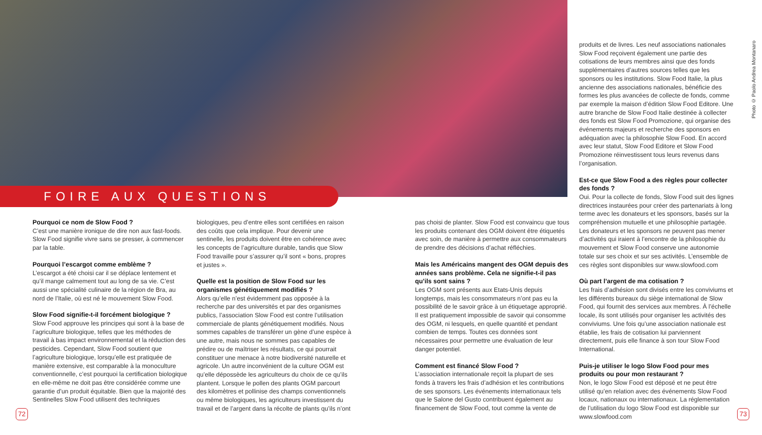FOIRE AUX QUESTIONS
Photo © Paolo Andrea Montanaro
Pourquoi ce nom de Slow Food ?
C’est une manière ironique de dire non aux fast-foods. Slow Food signifie vivre sans se presser, à commencer par la table.
Pourquoi l’escargot comme emblème ?
L’escargot a été choisi car il se déplace lentement et qu’il mange calmement tout au long de sa vie. C’est aussi une spécialité culinaire de la région de Bra, au nord de l’Italie, où est né le mouvement Slow Food.
Slow Food signifie-t-il forcément biologique ?
Slow Food approuve les principes qui sont à la base de l’agriculture biologique, telles que les méthodes de travail à bas impact environnemental et la réduction des pesticides. Cependant, Slow Food soutient que l’agriculture biologique, lorsqu’elle est pratiquée de manière extensive, est comparable à la monoculture conventionnelle, c’est pourquoi la certification biologique en elle-même ne doit pas être considérée comme une garantie d’un produit équitable. Bien que la majorité des Sentinelles Slow Food utilisent des techniques
biologiques, peu d’entre elles sont certifiées en raison des coûts que cela implique. Pour devenir une sentinelle, les produits doivent être en cohérence avec les concepts de l’agriculture durable, tandis que Slow Food travaille pour s’assurer qu’il sont « bons, propres et justes ».
Quelle est la position de Slow Food sur les organismes génétiquement modifiés ?
Alors qu’elle n’est évidemment pas opposée à la recherche par des universités et par des organismes publics, l’association Slow Food est contre l’utilisation commerciale de plants génétiquement modifiés. Nous sommes capables de transférer un gène d’une espèce à une autre, mais nous ne sommes pas capables de prédire ou de maîtriser les résultats, ce qui pourrait constituer une menace à notre biodiversité naturelle et agricole. Un autre inconvénient de la culture OGM est qu’elle dépossède les agriculteurs du choix de ce qu’ils plantent. Lorsque le pollen des plants OGM parcourt des kilomètres et pollinise des champs conventionnels ou même biologiques, les agriculteurs investissent du travail et de l’argent dans la récolte de plants qu’ils n’ont
pas choisi de planter. Slow Food est convaincu que tous les produits contenant des OGM doivent être étiquetés avec soin, de manière à permettre aux consommateurs de prendre des décisions d’achat réfléchies.
Mais les Américains mangent des OGM depuis des années sans problème. Cela ne signifie-t-il pas qu’ils sont sains ?
Les OGM sont présents aux Etats-Unis depuis longtemps, mais les consommateurs n’ont pas eu la possibilité de le savoir grâce à un étiquetage approprié. Il est pratiquement impossible de savoir qui consomme des OGM, ni lesquels, en quelle quantité et pendant combien de temps. Toutes ces données sont nécessaires pour permettre une évaluation de leur danger potentiel.
Comment est financé Slow Food ?
L’association internationale reçoit la plupart de ses fonds à travers les frais d’adhésion et les contributions de ses sponsors. Les événements internationaux tels que le Salone del Gusto contribuent également au financement de Slow Food, tout comme la vente de
produits et de livres. Les neuf associations nationales Slow Food reçoivent également une partie des cotisations de leurs membres ainsi que des fonds supplémentaires d’autres sources telles que les sponsors ou les institutions. Slow Food Italie, la plus ancienne des associations nationales, bénéficie des formes les plus avancées de collecte de fonds, comme par exemple la maison d’édition Slow Food Editore. Une autre branche de Slow Food Italie destinée à collecter des fonds est Slow Food Promozione, qui organise des événements majeurs et recherche des sponsors en adéquation avec la philosophie Slow Food. En accord avec leur statut, Slow Food Editore et Slow Food Promozione réinvestissent tous leurs revenus dans l’organisation.
Est-ce que Slow Food a des règles pour collecter des fonds ?
Oui. Pour la collecte de fonds, Slow Food suit des lignes directrices instaurées pour créer des partenariats à long terme avec les donateurs et les sponsors, basés sur la compréhension mutuelle et une philosophie partagée. Les donateurs et les sponsors ne peuvent pas mener d’activités qui iraient à l’encontre de la philosophie du mouvement et Slow Food conserve une autonomie totale sur ses choix et sur ses activités. L’ensemble de ces règles sont disponibles sur www.slowfood.com
Où part l’argent de ma cotisation ?
Les frais d’adhésion sont divisés entre les conviviums et les différents bureaux du siège international de Slow Food, qui fournit des services aux membres. À l’échelle locale, ils sont utilisés pour organiser les activités des conviviums. Une fois qu’une association nationale est établie, les frais de cotisation lui parviennent directement, puis elle finance à son tour Slow Food International.
Puis-je utiliser le logo Slow Food pour mes produits ou pour mon restaurant ?
Non, le logo Slow Food est déposé et ne peut être utilisé qu’en relation avec des événements Slow Food locaux, nationaux ou internationaux. La réglementation de l’utilisation du logo Slow Food est disponible sur www.slowfood.com
72 73